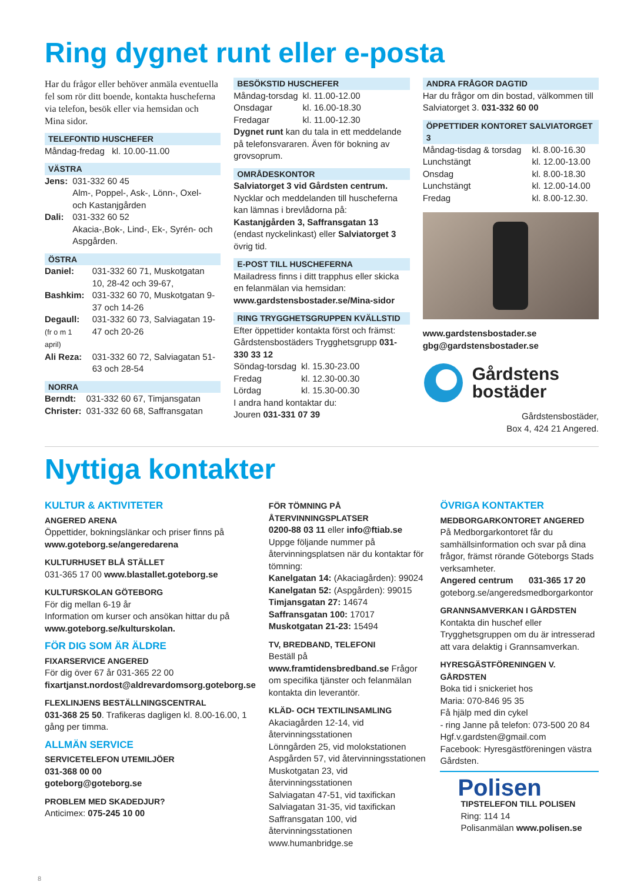Ring dygnet runt eller e-posta
Har du frågor eller behöver anmäla eventuella fel som rör ditt boende, kontakta huscheferna via telefon, besök eller via hemsidan och Mina sidor.
TELEFONTID HUSCHEFER
Måndag-fredag kl. 10.00-11.00
VÄSTRA
| Jens: | 031-332 60 45 Alm-, Poppel-, Ask-, Lönn-, Oxel- och Kastanjgården |
| Dali: | 031-332 60 52 Akacia-,Bok-, Lind-, Ek-, Syrén- och Aspgården. |
ÖSTRA
| Daniel: | 031-332 60 71, Muskotgatan 10, 28-42 och 39-67, |
| Bashkim: | 031-332 60 70, Muskotgatan 9-37 och 14-26 |
| Degaull: (fr o m 1 april) | 031-332 60 73, Salviagatan 19-47 och 20-26 |
| Ali Reza: | 031-332 60 72, Salviagatan 51-63 och 28-54 |
NORRA
| Berndt: | 031-332 60 67, Timjansgatan |
| Christer: | 031-332 60 68, Saffransgatan |
BESÖKSTID HUSCHEFER
| Måndag-torsdag | kl. 11.00-12.00 |
| Onsdagar | kl. 16.00-18.30 |
| Fredagar | kl. 11.00-12.30 |
Dygnet runt kan du tala in ett meddelande på telefonsvararen. Även för bokning av grovsoprum.
OMRÅDESKONTOR
Salviatorget 3 vid Gårdsten centrum. Nycklar och meddelanden till huscheferna kan lämnas i brevlådorna på: Kastanjgården 3, Saffransgatan 13 (endast nyckelinkast) eller Salviatorget 3 övrig tid.
E-POST TILL HUSCHEFERNA
Mailadress finns i ditt trapphus eller skicka en felanmälan via hemsidan: www.gardstensbostader.se/Mina-sidor
RING TRYGGHETSGRUPPEN KVÄLLSTID
Efter öppettider kontakta först och främst: Gårdstensbostäders Trygghetsgrupp 031-330 33 12
| Söndag-torsdag | kl. 15.30-23.00 |
| Fredag | kl. 12.30-00.30 |
| Lördag | kl. 15.30-00.30 |
I andra hand kontaktar du:
Jouren 031-331 07 39
ANDRA FRÅGOR DAGTID
Har du frågor om din bostad, välkommen till Salviatorget 3. 031-332 60 00
ÖPPETTIDER KONTORET SALVIATORGET 3
| Måndag-tisdag & torsdag | kl. 8.00-16.30 |
| Lunchstängt | kl. 12.00-13.00 |
| Onsdag | kl. 8.00-18.30 |
| Lunchstängt | kl. 12.00-14.00 |
| Fredag | kl. 8.00-12.30. |
www.gardstensbostader.se
gbg@gardstensbostader.se
Gårdstens
bostäder
Gårdstensbostäder,
Box 4, 424 21 Angered.
Nyttiga kontakter
KULTUR & AKTIVITETER
ANGERED ARENA
Öppettider, bokningslänkar och priser finns på www.goteborg.se/angeredarena
KULTURHUSET BLÅ STÄLLET
031-365 17 00 www.blastallet.goteborg.se
KULTURSKOLAN GÖTEBORG
För dig mellan 6-19 år
Information om kurser och ansökan hittar du på www.goteborg.se/kulturskolan.
FÖR DIG SOM ÄR ÄLDRE
FIXARSERVICE ANGERED
För dig över 67 år 031-365 22 00
fixartjanst.nordost@aldrevardomsorg.goteborg.se
FLEXLINJENS BESTÄLLNINGSCENTRAL
031-368 25 50. Trafikeras dagligen kl. 8.00-16.00, 1 gång per timma.
ALLMÄN SERVICE
SERVICETELEFON UTEMILJÖER
031-368 00 00
goteborg@goteborg.se
PROBLEM MED SKADEDJUR?
Anticimex: 075-245 10 00
FÖR TÖMNING PÅ ÅTERVINNINGSPLATSER
0200-88 03 11 eller info@ftiab.se
Uppge följande nummer på återvinningsplatsen när du kontaktar för tömning:
Kanelgatan 14: (Akaciagården): 99024
Kanelgatan 52: (Aspgården): 99015
Timjansgatan 27: 14674
Saffransgatan 100: 17017
Muskotgatan 21-23: 15494
TV, BREDBAND, TELEFONI
Beställ på www.framtidensbredband.se Frågor om specifika tjänster och felanmälan kontakta din leverantör.
KLÄD- OCH TEXTILINSAMLING
Akaciagården 12-14, vid återvinningsstationen
Lönngården 25, vid molokstationen
Aspgården 57, vid återvinningsstationen
Muskotgatan 23, vid återvinningsstationen
Salviagatan 47-51, vid taxifickan
Salviagatan 31-35, vid taxifickan
Saffransgatan 100, vid återvinningsstationen
www.humanbridge.se
ÖVRIGA KONTAKTER
MEDBORGARKONTORET ANGERED
På Medborgarkontoret får du samhällsinformation och svar på dina frågor, främst rörande Göteborgs Stads verksamheter.
| Angered centrum | 031-365 17 20 |
goteborg.se/angeredsmedborgarkontor
GRANNSAMVERKAN I GÅRDSTEN
Kontakta din huschef eller Trygghetsgruppen om du är intresserad att vara delaktig i Grannsamverkan.
HYRESGÄSTFÖRENINGEN V. GÅRDSTEN
Boka tid i snickeriet hos
Maria: 070-846 95 35
Få hjälp med din cykel
- ring Janne på telefon: 073-500 20 84
Hgf.v.gardsten@gmail.com
Facebook: Hyresgästföreningen västra Gårdsten.
Polisen
TIPSTELEFON TILL POLISEN
Ring: 114 14
Polisanmälan www.polisen.se
8